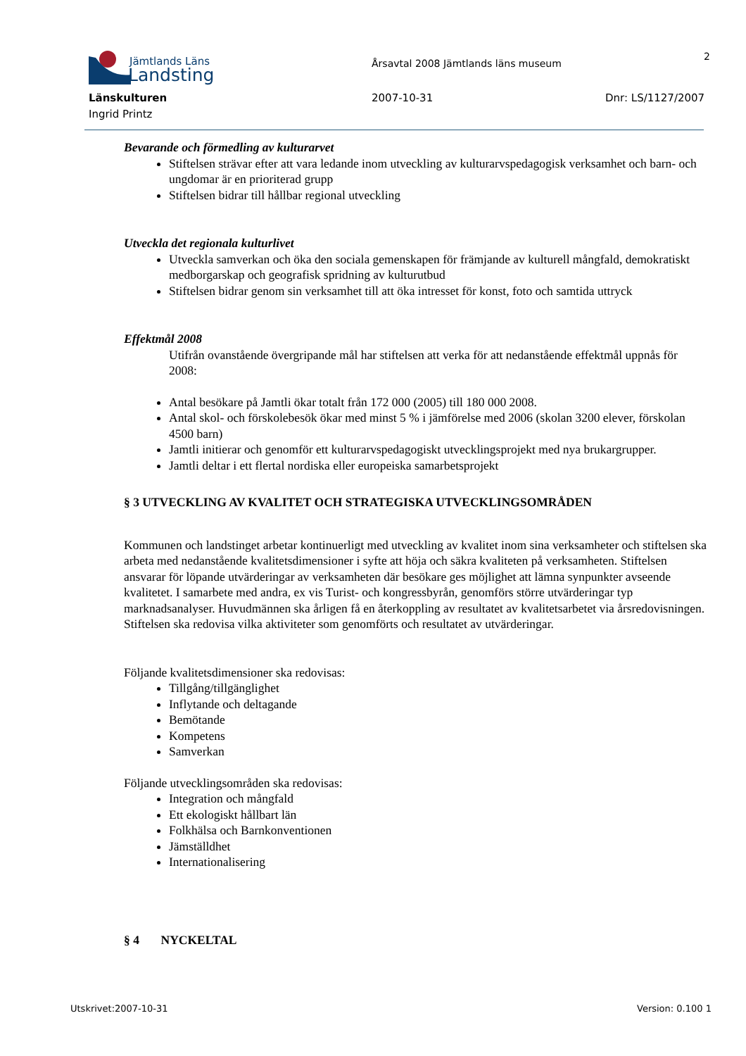Jämtlands Läns
Landsting
Årsavtal 2008 Jämtlands läns museum
2
Länskulturen 2007-10-31 Dnr: LS/1127/2007
Ingrid Printz
Bevarande och förmedling av kulturarvet
Stiftelsen strävar efter att vara ledande inom utveckling av kulturarvspedagogisk verksamhet och barn- och ungdomar är en prioriterad grupp
Stiftelsen bidrar till hållbar regional utveckling
Utveckla det regionala kulturlivet
Utveckla samverkan och öka den sociala gemenskapen för främjande av kulturell mångfald, demokratiskt medborgarskap och geografisk spridning av kulturutbud
Stiftelsen bidrar genom sin verksamhet till att öka intresset för konst, foto och samtida uttryck
Effektmål 2008
Utifrån ovanstående övergripande mål har stiftelsen att verka för att nedanstående effektmål uppnås för 2008:
Antal besökare på Jamtli ökar totalt från 172 000 (2005) till 180 000 2008.
Antal skol- och förskolebesök ökar med minst 5 % i jämförelse med 2006 (skolan 3200 elever, förskolan 4500 barn)
Jamtli initierar och genomför ett kulturarvspedagogiskt utvecklingsprojekt med nya brukargrupper.
Jamtli deltar i ett flertal nordiska eller europeiska samarbetsprojekt
§ 3 UTVECKLING AV KVALITET OCH STRATEGISKA UTVECKLINGSOMRÅDEN
Kommunen och landstinget arbetar kontinuerligt med utveckling av kvalitet inom sina verksamheter och stiftelsen ska arbeta med nedanstående kvalitetsdimensioner i syfte att höja och säkra kvaliteten på verksamheten. Stiftelsen ansvarar för löpande utvärderingar av verksamheten där besökare ges möjlighet att lämna synpunkter avseende kvalitetet. I samarbete med andra, ex vis Turist- och kongressbyrån, genomförs större utvärderingar typ marknadsanalyser. Huvudmännen ska årligen få en återkoppling av resultatet av kvalitetsarbetet via årsredovisningen. Stiftelsen ska redovisa vilka aktiviteter som genomförts och resultatet av utvärderingar.
Följande kvalitetsdimensioner ska redovisas:
Tillgång/tillgänglighet
Inflytande och deltagande
Bemötande
Kompetens
Samverkan
Följande utvecklingsområden ska redovisas:
Integration och mångfald
Ett ekologiskt hållbart län
Folkhälsa och Barnkonventionen
Jämställdhet
Internationalisering
§ 4 NYCKELTAL
Utskrivet:2007-10-31 Version: 0.100 1